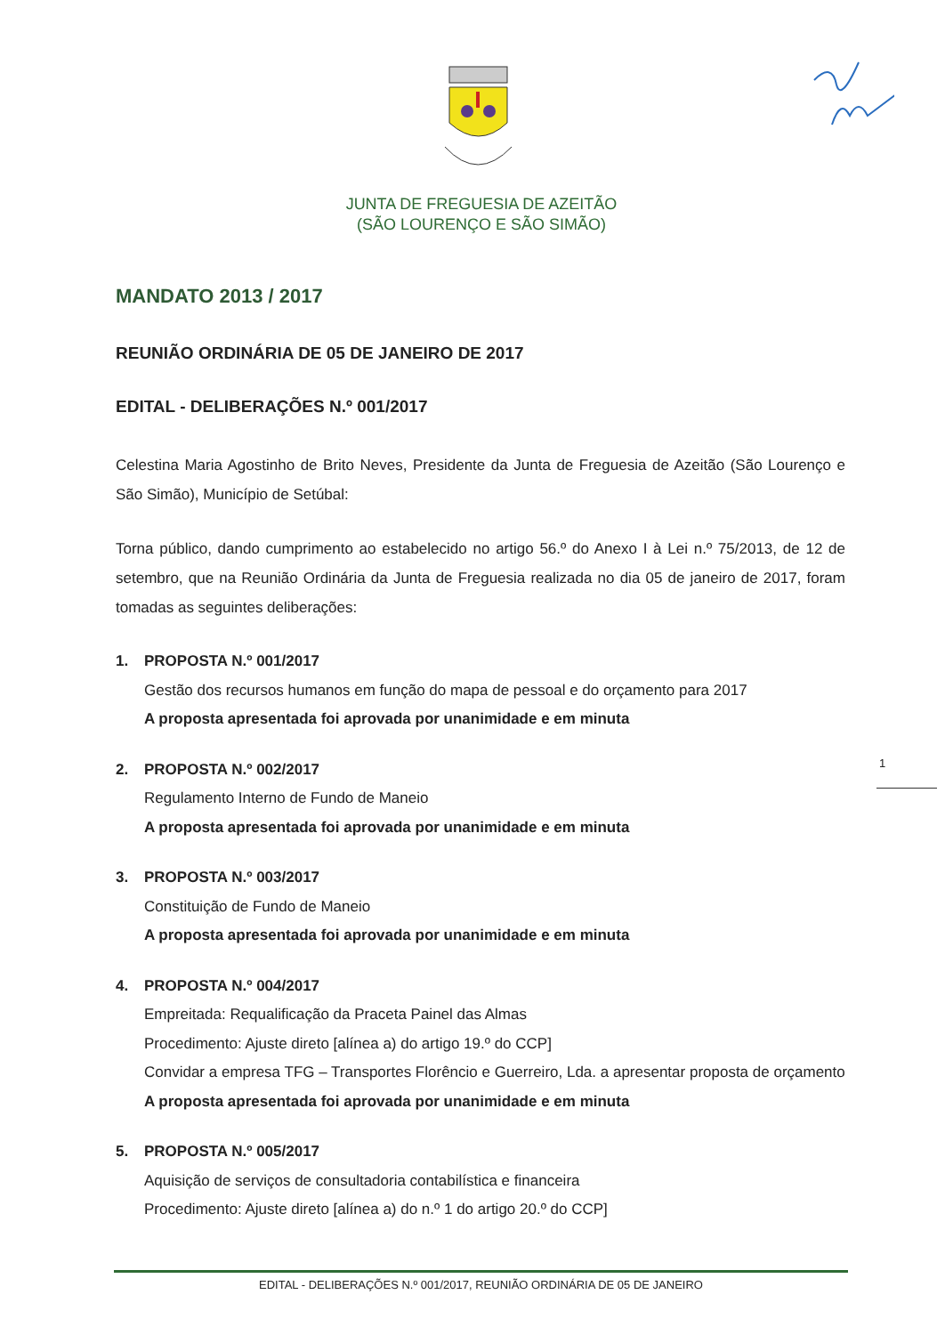JUNTA DE FREGUESIA DE AZEITÃO
(SÃO LOURENÇO E SÃO SIMÃO)
MANDATO 2013 / 2017
REUNIÃO ORDINÁRIA DE 05 DE JANEIRO DE 2017
EDITAL - DELIBERAÇÕES N.º 001/2017
Celestina Maria Agostinho de Brito Neves, Presidente da Junta de Freguesia de Azeitão (São Lourenço e São Simão), Município de Setúbal:
Torna público, dando cumprimento ao estabelecido no artigo 56.º do Anexo I à Lei n.º 75/2013, de 12 de setembro, que na Reunião Ordinária da Junta de Freguesia realizada no dia 05 de janeiro de 2017, foram tomadas as seguintes deliberações:
1. PROPOSTA N.º 001/2017
Gestão dos recursos humanos em função do mapa de pessoal e do orçamento para 2017
A proposta apresentada foi aprovada por unanimidade e em minuta
2. PROPOSTA N.º 002/2017
Regulamento Interno de Fundo de Maneio
A proposta apresentada foi aprovada por unanimidade e em minuta
3. PROPOSTA N.º 003/2017
Constituição de Fundo de Maneio
A proposta apresentada foi aprovada por unanimidade e em minuta
4. PROPOSTA N.º 004/2017
Empreitada: Requalificação da Praceta Painel das Almas
Procedimento: Ajuste direto [alínea a) do artigo 19.º do CCP]
Convidar a empresa TFG – Transportes Florêncio e Guerreiro, Lda. a apresentar proposta de orçamento
A proposta apresentada foi aprovada por unanimidade e em minuta
5. PROPOSTA N.º 005/2017
Aquisição de serviços de consultadoria contabilística e financeira
Procedimento: Ajuste direto [alínea a) do n.º 1 do artigo 20.º do CCP]
1
EDITAL - DELIBERAÇÕES N.º 001/2017, REUNIÃO ORDINÁRIA DE 05 DE JANEIRO